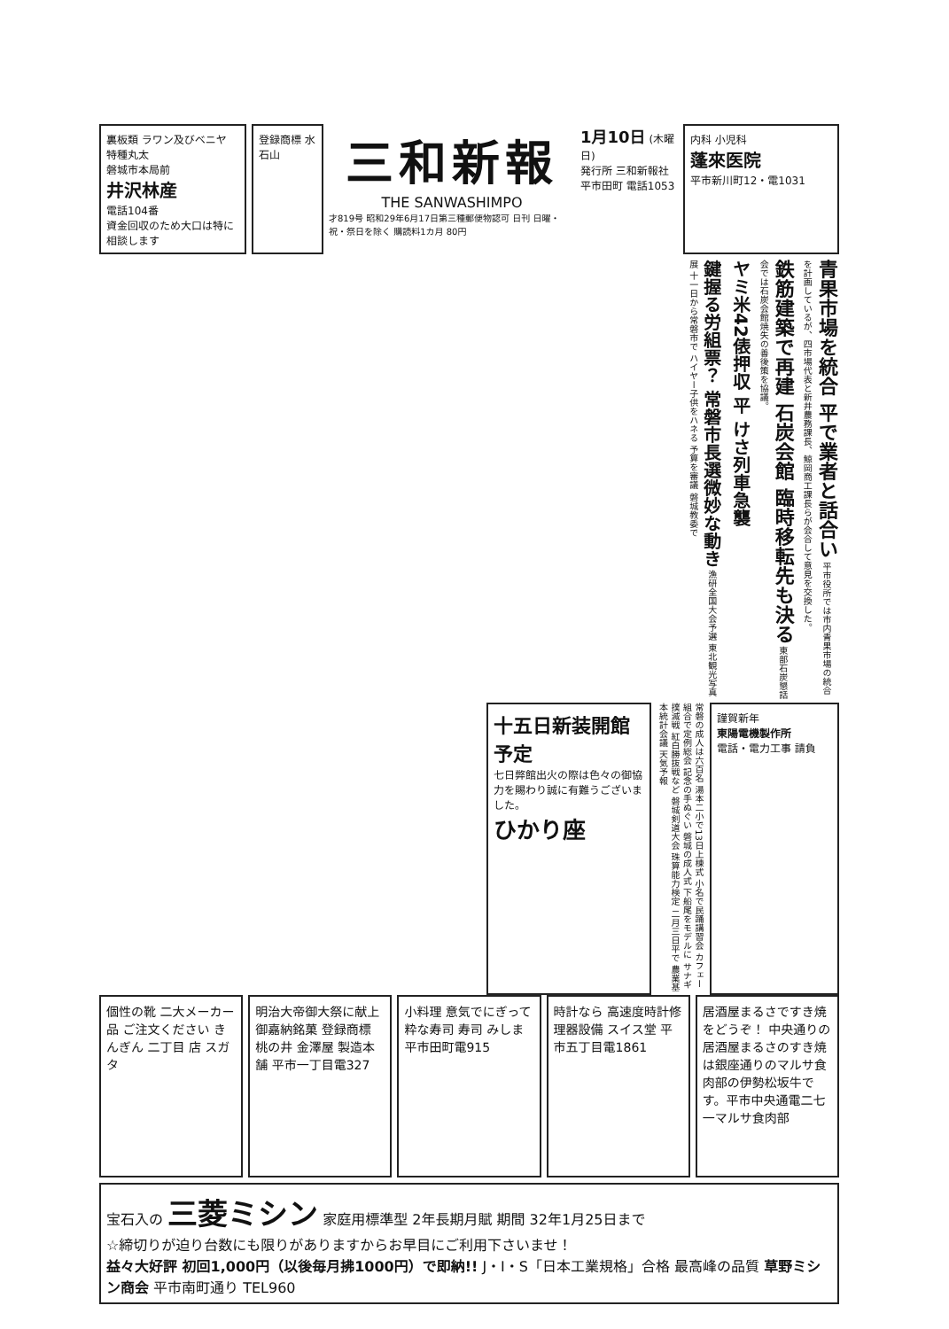裏板類 ラワン及びベニヤ 特種丸太
磐城市本局前
井沢林産
電話104番
資金回収のため大口は特に相談します
登録商標 水石山
三和新報
THE SANWASHIMPO
才819号 昭和29年6月17日第三種郵便物認可 日刊 日曜・祝・祭日を除く 購読料1カ月 80円
1月10日 (木曜日)
発行所 三和新報社 平市田町 電話1053
内科 小児科
蓬來医院
平市新川町12・電1031
青果市場を統合 平で業者と話合い 平市役所では市内青果市場の統合を計画しているが、四市場代表と新井農務課長、鯨岡商工課長らが会合して意見を交換した。
鉄筋建築で再建 石炭会館 臨時移転先も決る 東部石炭懇話会では石炭会館焼失の善後策を協議。
ヤミ米42俵押収 平 けさ列車急襲
鍵握る労組票？ 常磐市長選微妙な動き 漁研全国大会予選 東北観光写真展 十一日から常磐市で ハイヤー子供をハネる 予算を審議 磐城教委で
謹賀新年
東陽電機製作所
電話・電力工事 請負
常磐の成人は六百名 湯本二小で13日上棟式 小名で民踊講習会 カフェー組合で定例総会 記念の手ぬぐい 磐城の成人式 下船尾をモデルに サナギ撲滅戦 紅白勝抜戦など 磐城剣道大会 珠算能力検定 二月三日平で 農業基本統計会議 天気予報
十五日新装開館予定
七日弊館出火の際は色々の御協力を賜わり誠に有難うございました。
ひかり座
個性の靴 二大メーカー品 ご注文ください きんぎん 二丁目 店 スガタ
明治大帝御大祭に献上御嘉納銘菓 登録商標 桃の井 金澤屋 製造本舗 平市一丁目電327
小料理 意気でにぎって粋な寿司 寿司 みしま 平市田町電915
時計なら 高速度時計修理器設備 スイス堂 平市五丁目電1861
居酒屋まるさですき焼をどうぞ！ 中央通りの居酒屋まるさのすき焼は銀座通りのマルサ食肉部の伊勢松坂牛です。平市中央通電二七一マルサ食肉部
宝石入の 三菱ミシン 家庭用標準型 2年長期月賦 期間 32年1月25日まで
☆締切りが迫り台数にも限りがありますからお早目にご利用下さいませ！
益々大好評 初回1,000円（以後毎月拂1000円）で即納!! J・I・S「日本工業規格」合格 最高峰の品質 草野ミシン商会 平市南町通り TEL960